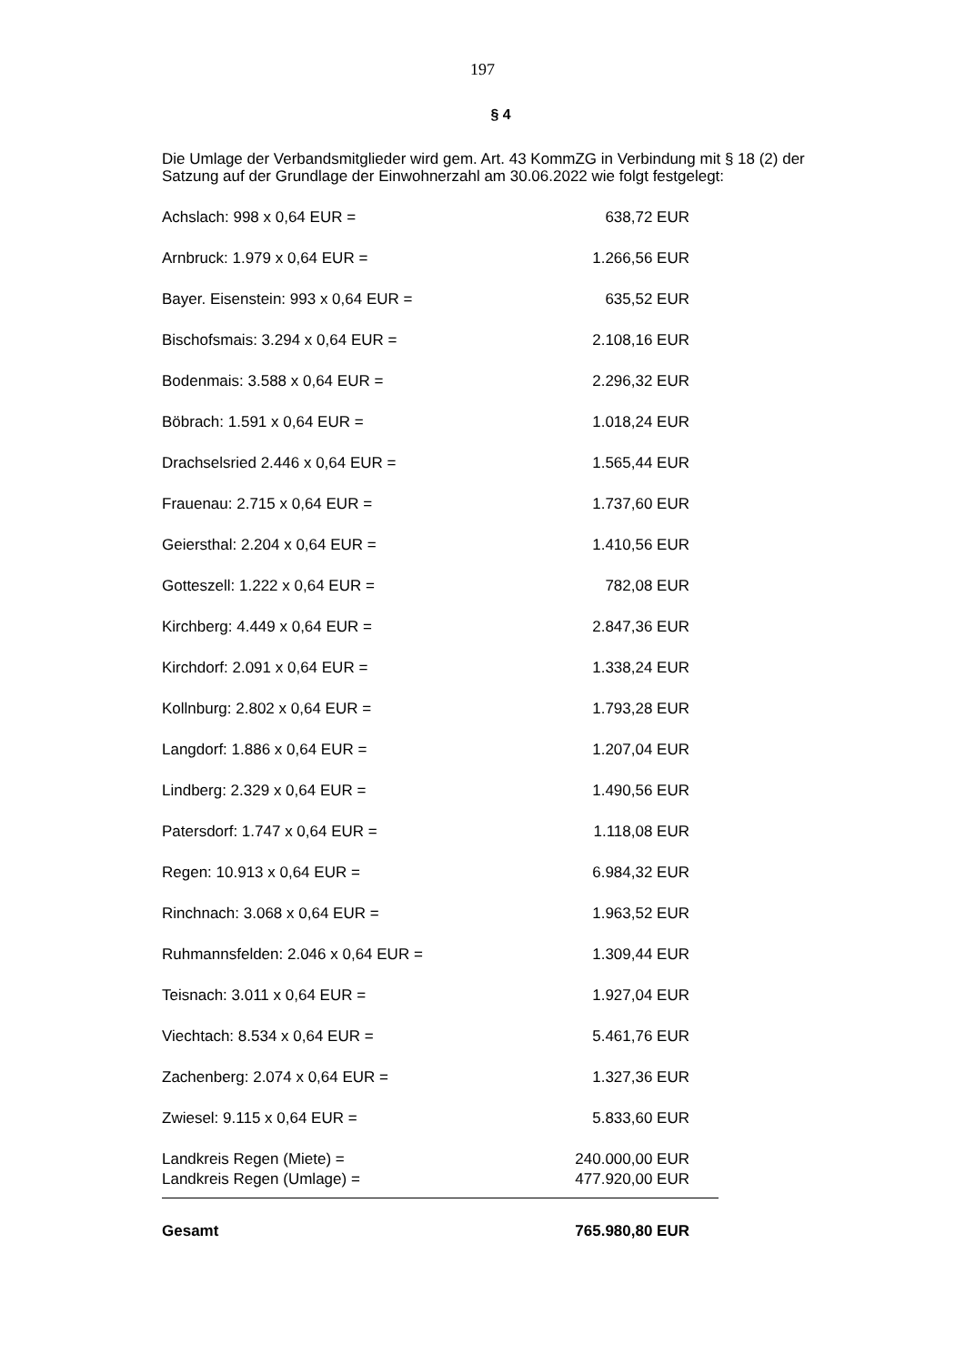197
§ 4
Die Umlage der Verbandsmitglieder wird gem. Art. 43 KommZG in Verbindung mit § 18 (2) der Satzung auf der Grundlage der Einwohnerzahl am 30.06.2022 wie folgt festgelegt:
| Achslach: 998 x 0,64 EUR = | 638,72 EUR |
| Arnbruck: 1.979 x 0,64 EUR = | 1.266,56 EUR |
| Bayer. Eisenstein: 993 x 0,64 EUR = | 635,52 EUR |
| Bischofsmais: 3.294 x 0,64 EUR = | 2.108,16 EUR |
| Bodenmais: 3.588 x 0,64 EUR = | 2.296,32 EUR |
| Böbrach: 1.591 x 0,64 EUR = | 1.018,24 EUR |
| Drachselsried 2.446 x 0,64 EUR = | 1.565,44 EUR |
| Frauenau: 2.715 x 0,64 EUR = | 1.737,60 EUR |
| Geiersthal: 2.204 x 0,64 EUR = | 1.410,56 EUR |
| Gotteszell: 1.222 x 0,64 EUR = | 782,08 EUR |
| Kirchberg: 4.449 x 0,64 EUR = | 2.847,36 EUR |
| Kirchdorf: 2.091 x 0,64 EUR = | 1.338,24 EUR |
| Kollnburg: 2.802 x 0,64 EUR = | 1.793,28 EUR |
| Langdorf: 1.886 x 0,64 EUR = | 1.207,04 EUR |
| Lindberg: 2.329 x 0,64 EUR = | 1.490,56 EUR |
| Patersdorf: 1.747 x 0,64 EUR = | 1.118,08 EUR |
| Regen: 10.913 x 0,64 EUR = | 6.984,32 EUR |
| Rinchnach: 3.068 x 0,64 EUR = | 1.963,52 EUR |
| Ruhmannsfelden: 2.046 x 0,64 EUR = | 1.309,44 EUR |
| Teisnach: 3.011 x 0,64 EUR = | 1.927,04 EUR |
| Viechtach: 8.534 x 0,64 EUR = | 5.461,76 EUR |
| Zachenberg: 2.074 x 0,64 EUR = | 1.327,36 EUR |
| Zwiesel: 9.115 x 0,64 EUR = | 5.833,60 EUR |
| Landkreis Regen (Miete) = | 240.000,00 EUR |
| Landkreis Regen (Umlage) = | 477.920,00 EUR |
| Gesamt | 765.980,80 EUR |